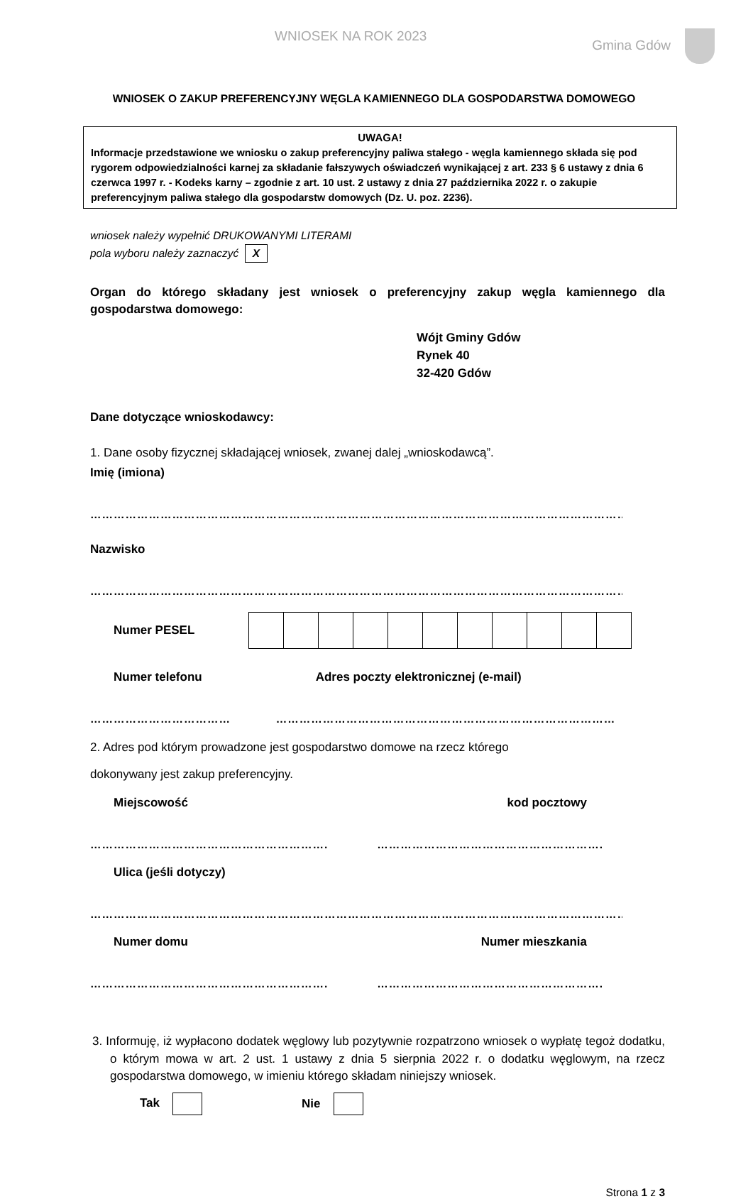WNIOSEK NA ROK 2023 Gmina Gdów
WNIOSEK O ZAKUP PREFERENCYJNY WĘGLA KAMIENNEGO DLA GOSPODARSTWA DOMOWEGO
UWAGA!
Informacje przedstawione we wniosku o zakup preferencyjny paliwa stałego - węgla kamiennego składa się pod rygorem odpowiedzialności karnej za składanie fałszywych oświadczeń wynikającej z art. 233 § 6 ustawy z dnia 6 czerwca 1997 r. - Kodeks karny – zgodnie z art. 10 ust. 2 ustawy z dnia 27 października 2022 r. o zakupie preferencyjnym paliwa stałego dla gospodarstw domowych (Dz. U. poz. 2236).
wniosek należy wypełnić DRUKOWANYMI LITERAMI
pola wyboru należy zaznaczyć X
Organ do którego składany jest wniosek o preferencyjny zakup węgla kamiennego dla gospodarstwa domowego:
Wójt Gminy Gdów
Rynek 40
32-420 Gdów
Dane dotyczące wnioskodawcy:
1. Dane osoby fizycznej składającej wniosek, zwanej dalej „wnioskodawcą”.
Imię (imiona)
…………………………………………………………………………………………………………………………
Nazwisko
…………………………………………………………………………………………………………………………
Numer PESEL
Numer telefonu Adres poczty elektronicznej (e-mail)
……………………………… ……………………………………………………………………………
2. Adres pod którym prowadzone jest gospodarstwo domowe na rzecz którego
dokonywany jest zakup preferencyjny.
Miejscowość kod pocztowy
……………………………………………………. ………………………………………………….
Ulica (jeśli dotyczy)
…………………………………………………………………………………………………………………………
Numer domu Numer mieszkania
……………………………………………………. ………………………………………………….
3. Informuję, iż wypłacono dodatek węglowy lub pozytywnie rozpatrzono wniosek o wypłatę tegoż dodatku, o którym mowa w art. 2 ust. 1 ustawy z dnia 5 sierpnia 2022 r. o dodatku węglowym, na rzecz gospodarstwa domowego, w imieniu którego składam niniejszy wniosek.
Tak Nie
Strona 1 z 3